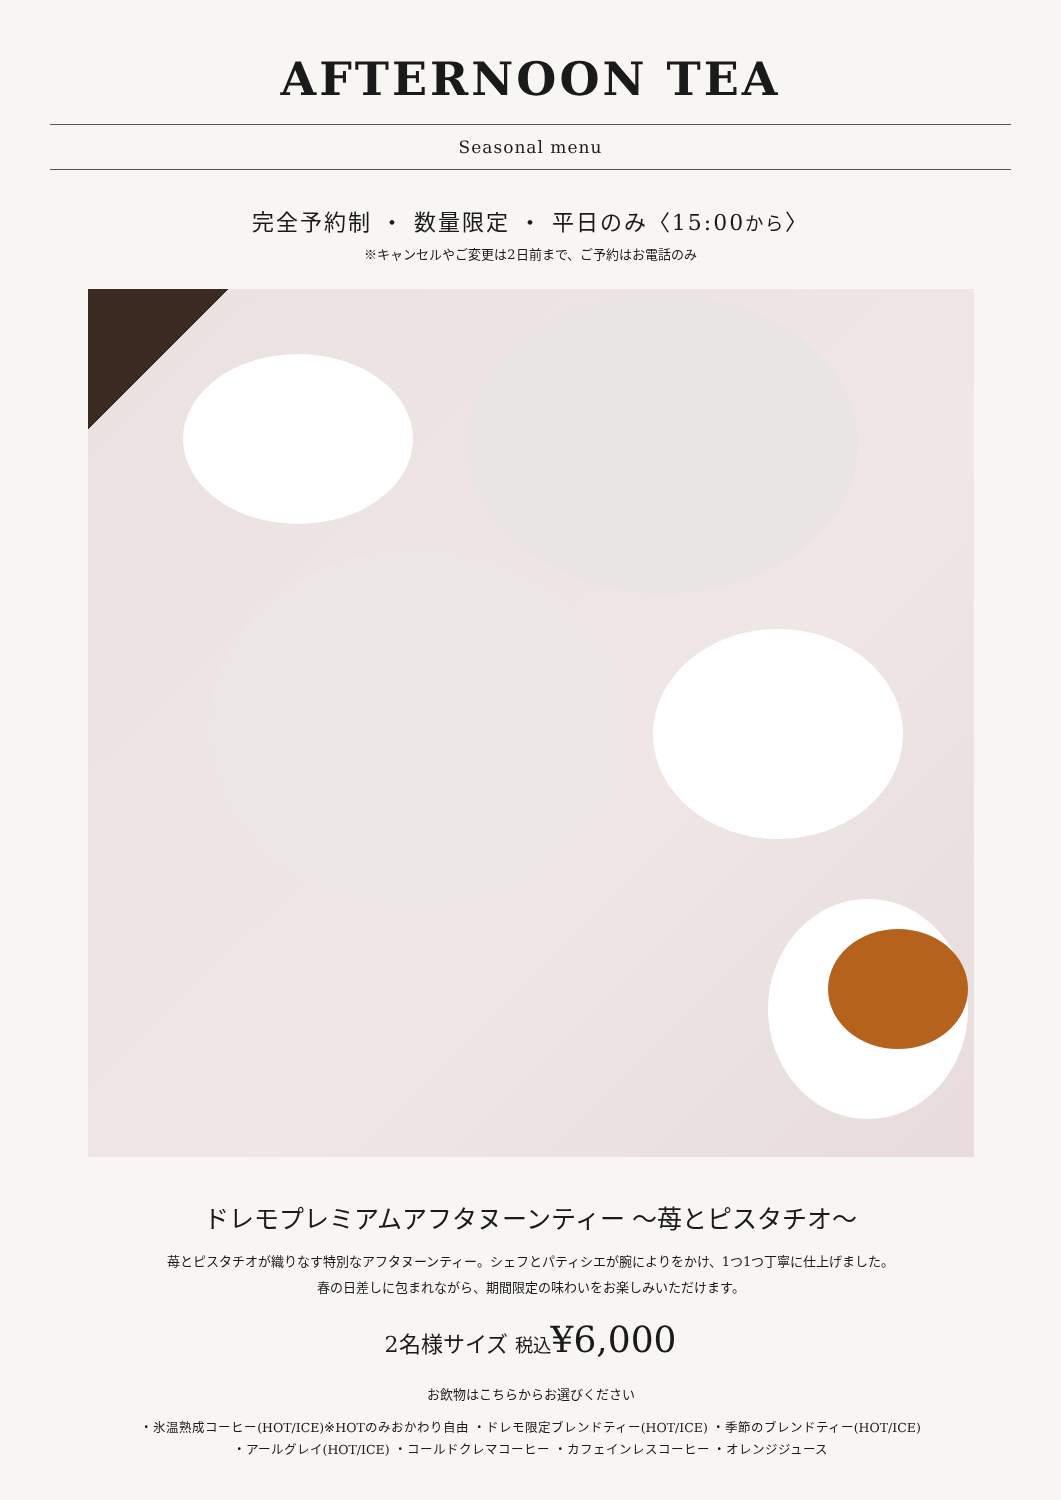AFTERNOON TEA
Seasonal menu
完全予約制 ・ 数量限定 ・ 平日のみ〈15:00から〉
※キャンセルやご変更は2日前まで、ご予約はお電話のみ
ドレモプレミアムアフタヌーンティー ～苺とピスタチオ～
苺とピスタチオが織りなす特別なアフタヌーンティー。シェフとパティシエが腕によりをかけ、1つ1つ丁寧に仕上げました。
春の日差しに包まれながら、期間限定の味わいをお楽しみいただけます。
2名様サイズ 税込¥6,000
お飲物はこちらからお選びください
・氷温熟成コーヒー(HOT/ICE)※HOTのみおかわり自由 ・ドレモ限定ブレンドティー(HOT/ICE) ・季節のブレンドティー(HOT/ICE)
・アールグレイ(HOT/ICE) ・コールドクレマコーヒー ・カフェインレスコーヒー ・オレンジジュース